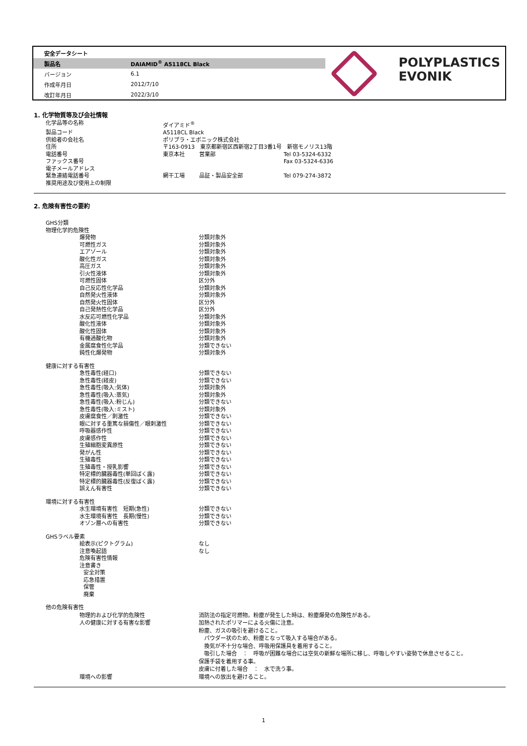| 安全データシート | |
| 製品名 | DAIAMID<sup>®</sup> A5118CL Black |
| バージョン | 6.1 |
| 作成年月日 | 2012/7/10 |
| 改訂年月日 | 2022/3/10 |
POLYPLASTICS
EVONIK
1. 化学物質等及び会社情報
| 化学品等の名称 | ダイアミド<sup>®</sup> | | |
| 製品コード | A5118CL Black | | |
| 供給者の会社名 | ポリプラ・エボニック株式会社 | | |
| 住所 | 〒163-0913 東京都新宿区西新宿2丁目3番1号 新宿モノリス13階 | | |
| 電話番号 | 東京本社 | 営業部 | Tel 03-5324-6332 |
| ファックス番号 | | | Fax 03-5324-6336 |
| 電子メールアドレス | | | |
| 緊急連絡電話番号 | 網干工場 | 品証・製品安全部 | Tel 079-274-3872 |
| 推奨用途及び使用上の制限 | | | |
2. 危険有害性の要約
| GHS分類 | |
| 物理化学的危険性 | |
| 爆発物 | 分類対象外 |
| 可燃性ガス | 分類対象外 |
| エアゾール | 分類対象外 |
| 酸化性ガス | 分類対象外 |
| 高圧ガス | 分類対象外 |
| 引火性液体 | 分類対象外 |
| 可燃性固体 | 区分外 |
| 自己反応性化学品 | 分類対象外 |
| 自然発火性液体 | 分類対象外 |
| 自然発火性固体 | 区分外 |
| 自己発熱性化学品 | 区分外 |
| 水反応可燃性化学品 | 分類対象外 |
| 酸化性液体 | 分類対象外 |
| 酸化性固体 | 分類対象外 |
| 有機過酸化物 | 分類対象外 |
| 金属腐食性化学品 | 分類できない |
| 鈍性化爆発物 | 分類対象外 |
| 健康に対する有害性 | |
| 急性毒性(経口) | 分類できない |
| 急性毒性(経皮) | 分類できない |
| 急性毒性(吸入:気体) | 分類対象外 |
| 急性毒性(吸入:蒸気) | 分類対象外 |
| 急性毒性(吸入:粉じん) | 分類できない |
| 急性毒性(吸入:ミスト) | 分類対象外 |
| 皮膚腐食性／刺激性 | 分類できない |
| 眼に対する重篤な損傷性／眼刺激性 | 分類できない |
| 呼吸器感作性 | 分類できない |
| 皮膚感作性 | 分類できない |
| 生殖細胞変異原性 | 分類できない |
| 発がん性 | 分類できない |
| 生殖毒性 | 分類できない |
| 生殖毒性・授乳影響 | 分類できない |
| 特定標的臓器毒性(単回ばく露) | 分類できない |
| 特定標的臓器毒性(反復ばく露) | 分類できない |
| 誤えん有害性 | 分類できない |
| 環境に対する有害性 | |
| 水生環境有害性 短期(急性) | 分類できない |
| 水生環境有害性 長期(慢性) | 分類できない |
| オゾン層への有害性 | 分類できない |
| GHSラベル要素 | |
| 絵表示(ピクトグラム) | なし |
| 注意喚起語 | なし |
| 危険有害性情報 | |
| 注意書き | |
| 安全対策 | |
| 応急措置 | |
| 保管 | |
| 廃棄 | |
| 他の危険有害性 | |
| 物理的および化学的危険性 | 消防法の指定可燃物。粉塵が発生した時は、粉塵爆発の危険性がある。 |
| 人の健康に対する有害な影響 | 加熱されたポリマーによる火傷に注意。 粉塵、ガスの吸引を避けること。 パウダー状のため、粉塵となって吸入する場合がある。 換気が不十分な場合、呼吸用保護具を着用すること。 吸引した場合 ： 呼吸が困難な場合には空気の新鮮な場所に移し、呼吸しやすい姿勢で休息させること。 保護手袋を着用する事。 皮膚に付着した場合 ： 水で洗う事。 |
| 環境への影響 | 環境への放出を避けること。 |
1